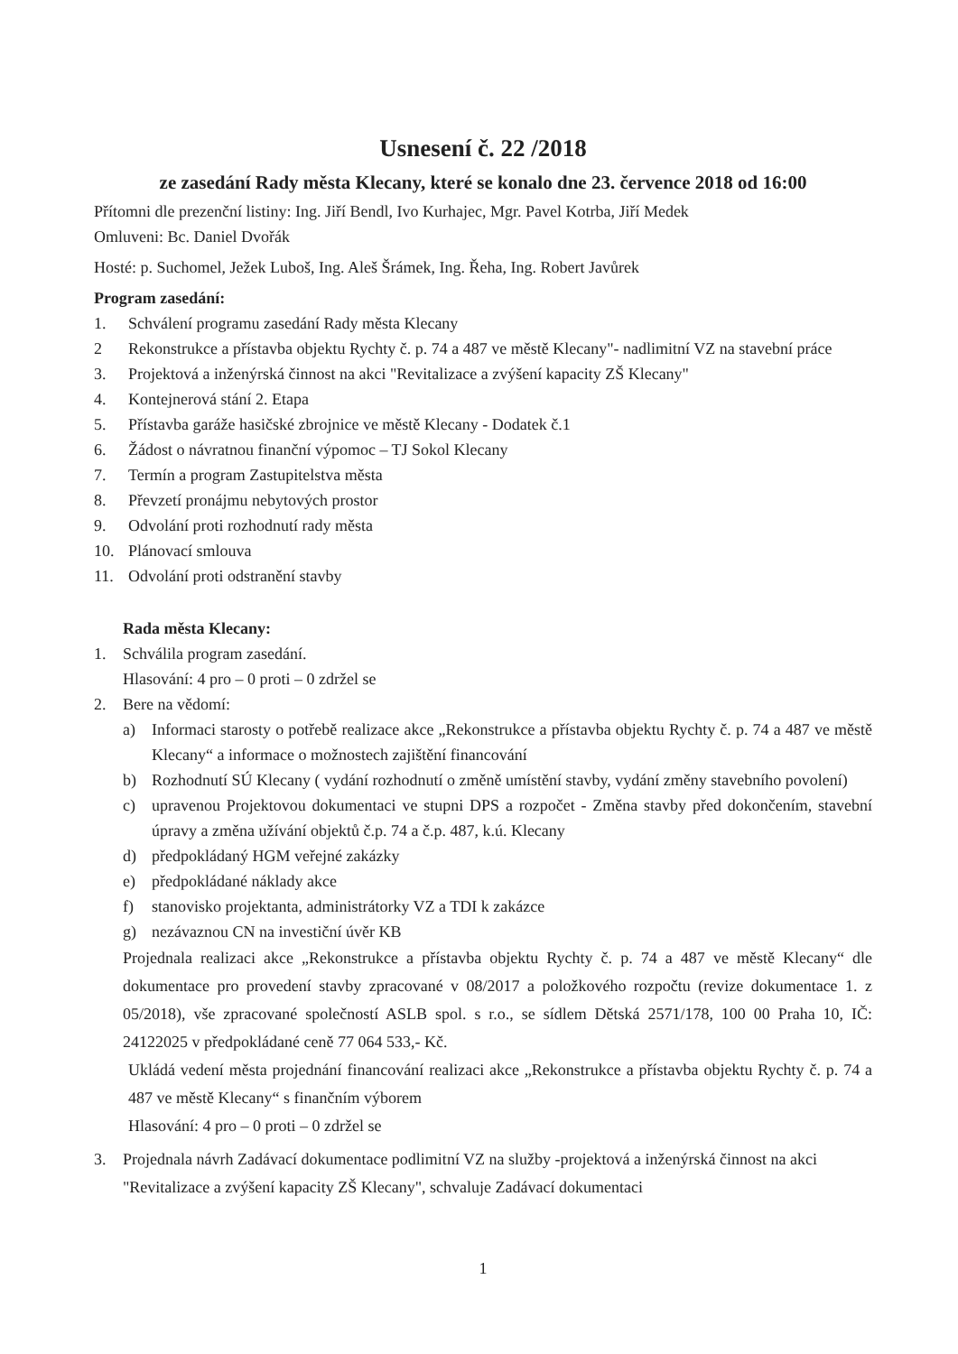Usnesení č. 22 /2018
ze zasedání Rady města Klecany, které se konalo dne 23. července 2018 od 16:00
Přítomni dle prezenční listiny: Ing. Jiří Bendl, Ivo Kurhajec, Mgr. Pavel Kotrba, Jiří Medek
Omluveni: Bc. Daniel Dvořák
Hosté: p. Suchomel, Ježek Luboš, Ing. Aleš Šrámek, Ing. Řeha, Ing. Robert Javůrek
Program zasedání:
1. Schválení programu zasedání Rady města Klecany
2 Rekonstrukce a přístavba objektu Rychty č. p. 74 a 487 ve městě Klecany"- nadlimitní VZ na stavební práce
3. Projektová a inženýrská činnost na akci "Revitalizace a zvýšení kapacity ZŠ Klecany"
4. Kontejnerová stání 2. Etapa
5. Přístavba garáže hasičské zbrojnice ve městě Klecany - Dodatek č.1
6. Žádost o návratnou finanční výpomoc – TJ Sokol Klecany
7. Termín a program Zastupitelstva města
8. Převzetí pronájmu nebytových prostor
9. Odvolání proti rozhodnutí rady města
10. Plánovací smlouva
11. Odvolání proti odstranění stavby
Rada města Klecany:
1. Schválila program zasedání.
Hlasování: 4 pro – 0 proti – 0 zdržel se
2. Bere na vědomí:
a) Informaci starosty o potřebě realizace akce „Rekonstrukce a přístavba objektu Rychty č. p. 74 a 487 ve městě Klecany“ a informace o možnostech zajištění financování
b) Rozhodnutí SÚ Klecany ( vydání rozhodnutí o změně umístění stavby, vydání změny stavebního povolení)
c) upravenou Projektovou dokumentaci ve stupni DPS a rozpočet - Změna stavby před dokončením, stavební úpravy a změna užívání objektů č.p. 74 a č.p. 487, k.ú. Klecany
d) předpokládaný HGM veřejné zakázky
e) předpokládané náklady akce
f) stanovisko projektanta, administrátorky VZ a TDI k zakázce
g) nezávaznou CN na investiční úvěr KB
Projednala realizaci akce „Rekonstrukce a přístavba objektu Rychty č. p. 74 a 487 ve městě Klecany“ dle dokumentace pro provedení stavby zpracované v 08/2017 a položkového rozpočtu (revize dokumentace 1. z 05/2018), vše zpracované společností ASLB spol. s r.o., se sídlem Dětská 2571/178, 100 00 Praha 10, IČ: 24122025 v předpokládané ceně 77 064 533,- Kč.
Ukládá vedení města projednání financování realizaci akce „Rekonstrukce a přístavba objektu Rychty č. p. 74 a 487 ve městě Klecany“ s finančním výborem
Hlasování: 4 pro – 0 proti – 0 zdržel se
3. Projednala návrh Zadávací dokumentace podlimitní VZ na služby -projektová a inženýrská činnost na akci "Revitalizace a zvýšení kapacity ZŠ Klecany", schvaluje Zadávací dokumentaci
1